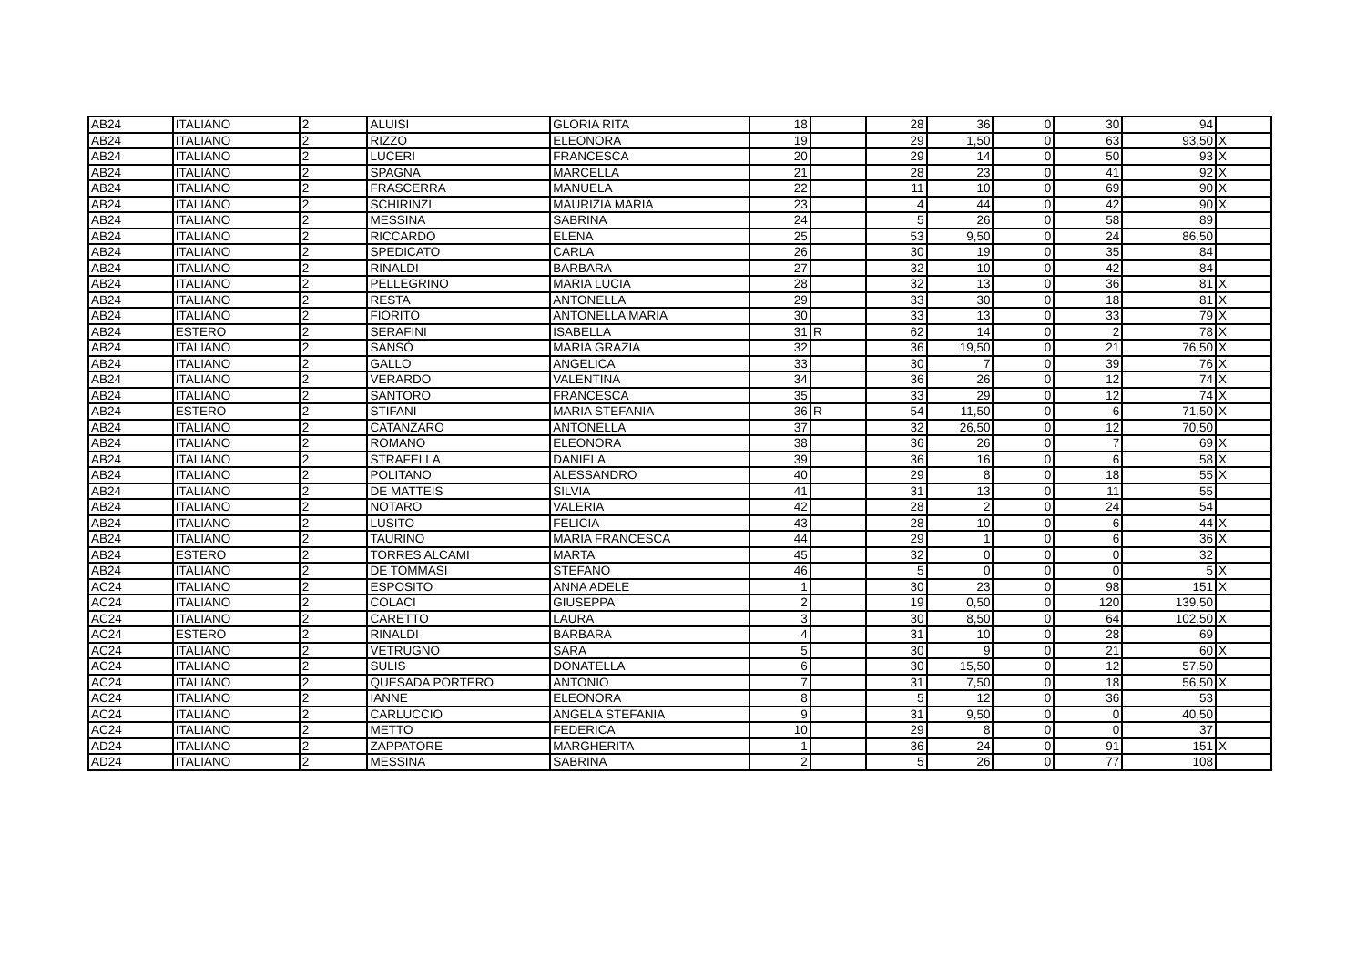| AB24 | ITALIANO | 2 | ALUISI | GLORIA RITA | 18 | | 28 | 36 | 0 | 30 | 94 | |
| AB24 | ITALIANO | 2 | RIZZO | ELEONORA | 19 | | 29 | 1,50 | 0 | 63 | 93,50 | X |
| AB24 | ITALIANO | 2 | LUCERI | FRANCESCA | 20 | | 29 | 14 | 0 | 50 | 93 | X |
| AB24 | ITALIANO | 2 | SPAGNA | MARCELLA | 21 | | 28 | 23 | 0 | 41 | 92 | X |
| AB24 | ITALIANO | 2 | FRASCERRA | MANUELA | 22 | | 11 | 10 | 0 | 69 | 90 | X |
| AB24 | ITALIANO | 2 | SCHIRINZI | MAURIZIA MARIA | 23 | | 4 | 44 | 0 | 42 | 90 | X |
| AB24 | ITALIANO | 2 | MESSINA | SABRINA | 24 | | 5 | 26 | 0 | 58 | 89 | |
| AB24 | ITALIANO | 2 | RICCARDO | ELENA | 25 | | 53 | 9,50 | 0 | 24 | 86,50 | |
| AB24 | ITALIANO | 2 | SPEDICATO | CARLA | 26 | | 30 | 19 | 0 | 35 | 84 | |
| AB24 | ITALIANO | 2 | RINALDI | BARBARA | 27 | | 32 | 10 | 0 | 42 | 84 | |
| AB24 | ITALIANO | 2 | PELLEGRINO | MARIA LUCIA | 28 | | 32 | 13 | 0 | 36 | 81 | X |
| AB24 | ITALIANO | 2 | RESTA | ANTONELLA | 29 | | 33 | 30 | 0 | 18 | 81 | X |
| AB24 | ITALIANO | 2 | FIORITO | ANTONELLA MARIA | 30 | | 33 | 13 | 0 | 33 | 79 | X |
| AB24 | ESTERO | 2 | SERAFINI | ISABELLA | 31 | R | 62 | 14 | 0 | 2 | 78 | X |
| AB24 | ITALIANO | 2 | SANSÒ | MARIA GRAZIA | 32 | | 36 | 19,50 | 0 | 21 | 76,50 | X |
| AB24 | ITALIANO | 2 | GALLO | ANGELICA | 33 | | 30 | 7 | 0 | 39 | 76 | X |
| AB24 | ITALIANO | 2 | VERARDO | VALENTINA | 34 | | 36 | 26 | 0 | 12 | 74 | X |
| AB24 | ITALIANO | 2 | SANTORO | FRANCESCA | 35 | | 33 | 29 | 0 | 12 | 74 | X |
| AB24 | ESTERO | 2 | STIFANI | MARIA STEFANIA | 36 | R | 54 | 11,50 | 0 | 6 | 71,50 | X |
| AB24 | ITALIANO | 2 | CATANZARO | ANTONELLA | 37 | | 32 | 26,50 | 0 | 12 | 70,50 | |
| AB24 | ITALIANO | 2 | ROMANO | ELEONORA | 38 | | 36 | 26 | 0 | 7 | 69 | X |
| AB24 | ITALIANO | 2 | STRAFELLA | DANIELA | 39 | | 36 | 16 | 0 | 6 | 58 | X |
| AB24 | ITALIANO | 2 | POLITANO | ALESSANDRO | 40 | | 29 | 8 | 0 | 18 | 55 | X |
| AB24 | ITALIANO | 2 | DE MATTEIS | SILVIA | 41 | | 31 | 13 | 0 | 11 | 55 | |
| AB24 | ITALIANO | 2 | NOTARO | VALERIA | 42 | | 28 | 2 | 0 | 24 | 54 | |
| AB24 | ITALIANO | 2 | LUSITO | FELICIA | 43 | | 28 | 10 | 0 | 6 | 44 | X |
| AB24 | ITALIANO | 2 | TAURINO | MARIA FRANCESCA | 44 | | 29 | 1 | 0 | 6 | 36 | X |
| AB24 | ESTERO | 2 | TORRES ALCAMI | MARTA | 45 | | 32 | 0 | 0 | 0 | 32 | |
| AB24 | ITALIANO | 2 | DE TOMMASI | STEFANO | 46 | | 5 | 0 | 0 | 0 | 5 | X |
| AC24 | ITALIANO | 2 | ESPOSITO | ANNA ADELE | 1 | | 30 | 23 | 0 | 98 | 151 | X |
| AC24 | ITALIANO | 2 | COLACI | GIUSEPPA | 2 | | 19 | 0,50 | 0 | 120 | 139,50 | |
| AC24 | ITALIANO | 2 | CARETTO | LAURA | 3 | | 30 | 8,50 | 0 | 64 | 102,50 | X |
| AC24 | ESTERO | 2 | RINALDI | BARBARA | 4 | | 31 | 10 | 0 | 28 | 69 | |
| AC24 | ITALIANO | 2 | VETRUGNO | SARA | 5 | | 30 | 9 | 0 | 21 | 60 | X |
| AC24 | ITALIANO | 2 | SULIS | DONATELLA | 6 | | 30 | 15,50 | 0 | 12 | 57,50 | |
| AC24 | ITALIANO | 2 | QUESADA PORTERO | ANTONIO | 7 | | 31 | 7,50 | 0 | 18 | 56,50 | X |
| AC24 | ITALIANO | 2 | IANNE | ELEONORA | 8 | | 5 | 12 | 0 | 36 | 53 | |
| AC24 | ITALIANO | 2 | CARLUCCIO | ANGELA STEFANIA | 9 | | 31 | 9,50 | 0 | 0 | 40,50 | |
| AC24 | ITALIANO | 2 | METTO | FEDERICA | 10 | | 29 | 8 | 0 | 0 | 37 | |
| AD24 | ITALIANO | 2 | ZAPPATORE | MARGHERITA | 1 | | 36 | 24 | 0 | 91 | 151 | X |
| AD24 | ITALIANO | 2 | MESSINA | SABRINA | 2 | | 5 | 26 | 0 | 77 | 108 | |